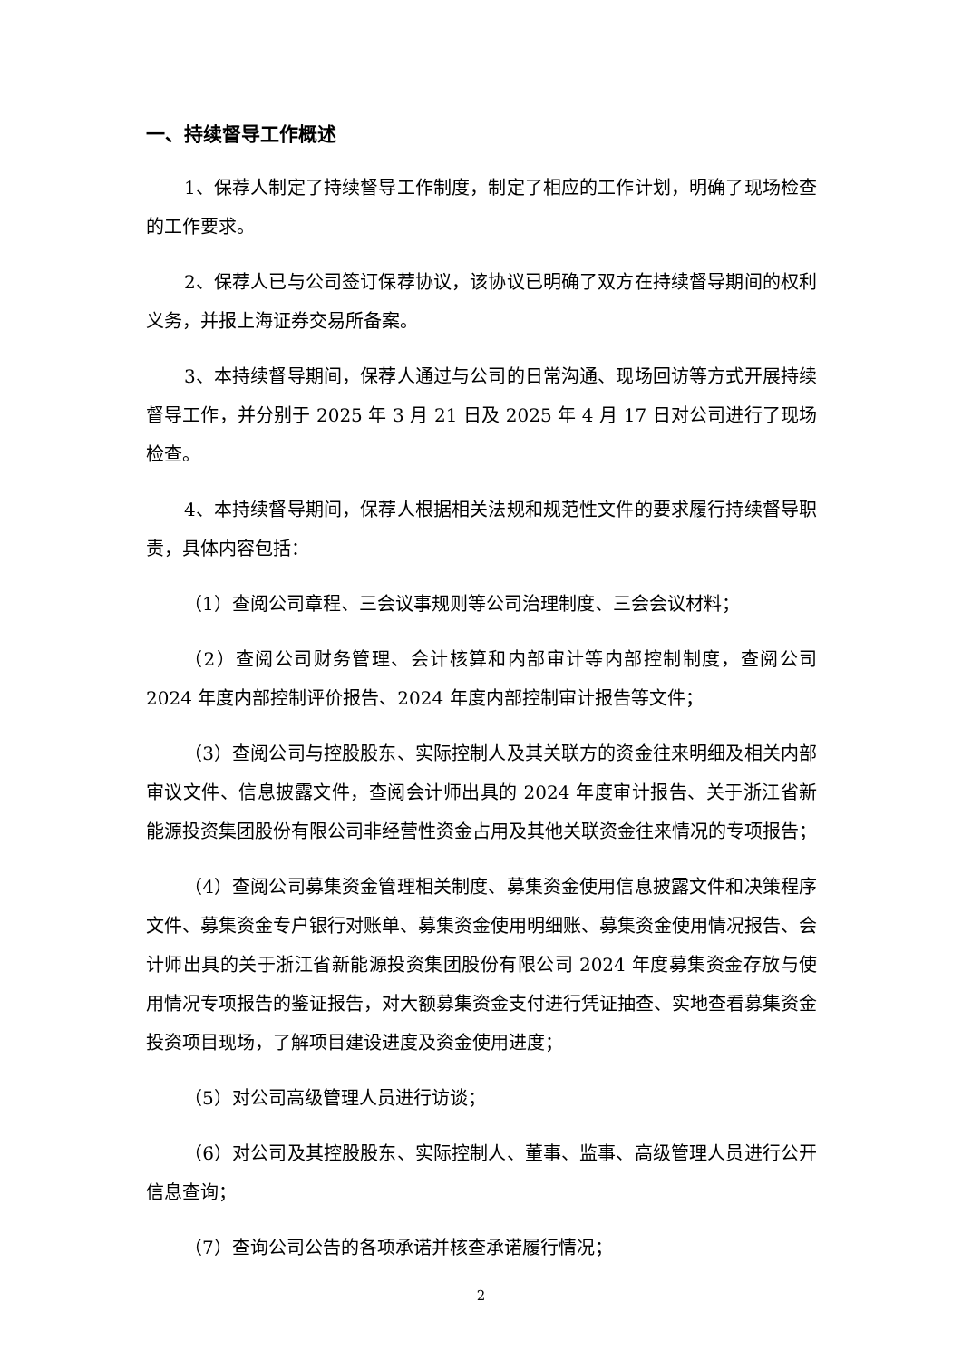一、持续督导工作概述
1、保荐人制定了持续督导工作制度，制定了相应的工作计划，明确了现场检查的工作要求。
2、保荐人已与公司签订保荐协议，该协议已明确了双方在持续督导期间的权利义务，并报上海证券交易所备案。
3、本持续督导期间，保荐人通过与公司的日常沟通、现场回访等方式开展持续督导工作，并分别于 2025 年 3 月 21 日及 2025 年 4 月 17 日对公司进行了现场检查。
4、本持续督导期间，保荐人根据相关法规和规范性文件的要求履行持续督导职责，具体内容包括：
（1）查阅公司章程、三会议事规则等公司治理制度、三会会议材料；
（2）查阅公司财务管理、会计核算和内部审计等内部控制制度，查阅公司 2024 年度内部控制评价报告、2024 年度内部控制审计报告等文件；
（3）查阅公司与控股股东、实际控制人及其关联方的资金往来明细及相关内部审议文件、信息披露文件，查阅会计师出具的 2024 年度审计报告、关于浙江省新能源投资集团股份有限公司非经营性资金占用及其他关联资金往来情况的专项报告；
（4）查阅公司募集资金管理相关制度、募集资金使用信息披露文件和决策程序文件、募集资金专户银行对账单、募集资金使用明细账、募集资金使用情况报告、会计师出具的关于浙江省新能源投资集团股份有限公司 2024 年度募集资金存放与使用情况专项报告的鉴证报告，对大额募集资金支付进行凭证抽查、实地查看募集资金投资项目现场，了解项目建设进度及资金使用进度；
（5）对公司高级管理人员进行访谈；
（6）对公司及其控股股东、实际控制人、董事、监事、高级管理人员进行公开信息查询；
（7）查询公司公告的各项承诺并核查承诺履行情况；
2